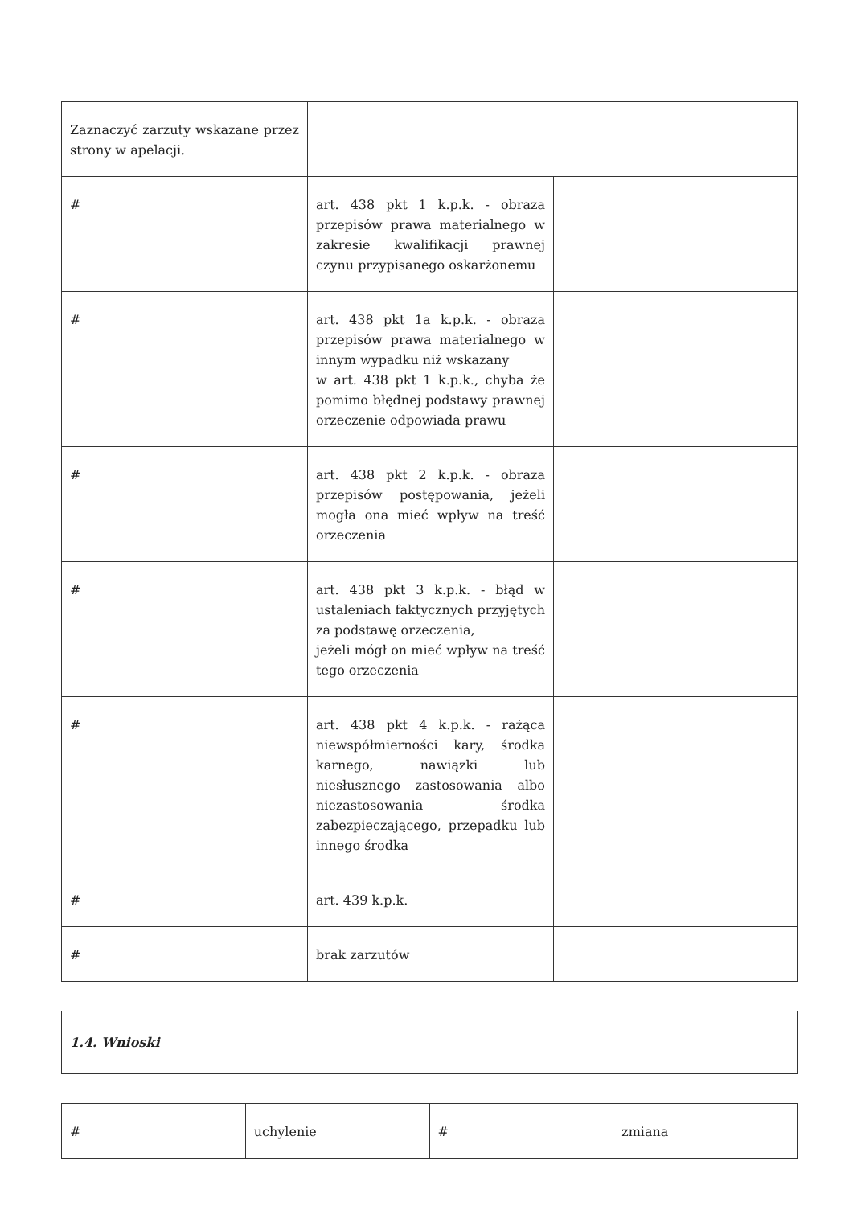| Zaznaczyć zarzuty wskazane przez strony w apelacji. | | |
| # | art. 438 pkt 1 k.p.k. - obraza przepisów prawa materialnego w zakresie kwalifikacji prawnej czynu przypisanego oskarżonemu | |
| # | art. 438 pkt 1a k.p.k. - obraza przepisów prawa materialnego w innym wypadku niż wskazany w art. 438 pkt 1 k.p.k., chyba że pomimo błędnej podstawy prawnej orzeczenie odpowiada prawu | |
| # | art. 438 pkt 2 k.p.k. - obraza przepisów postępowania, jeżeli mogła ona mieć wpływ na treść orzeczenia | |
| # | art. 438 pkt 3 k.p.k. - błąd w ustaleniach faktycznych przyjętych za podstawę orzeczenia, jeżeli mógł on mieć wpływ na treść tego orzeczenia | |
| # | art. 438 pkt 4 k.p.k. - rażąca niewspółmierności kary, środka karnego, nawiązki lub niesłusznego zastosowania albo niezastosowania środka zabezpieczającego, przepadku lub innego środka | |
| # | art. 439 k.p.k. | |
| # | brak zarzutów | |
| 1.4. Wnioski |
| # | uchylenie | # | zmiana |